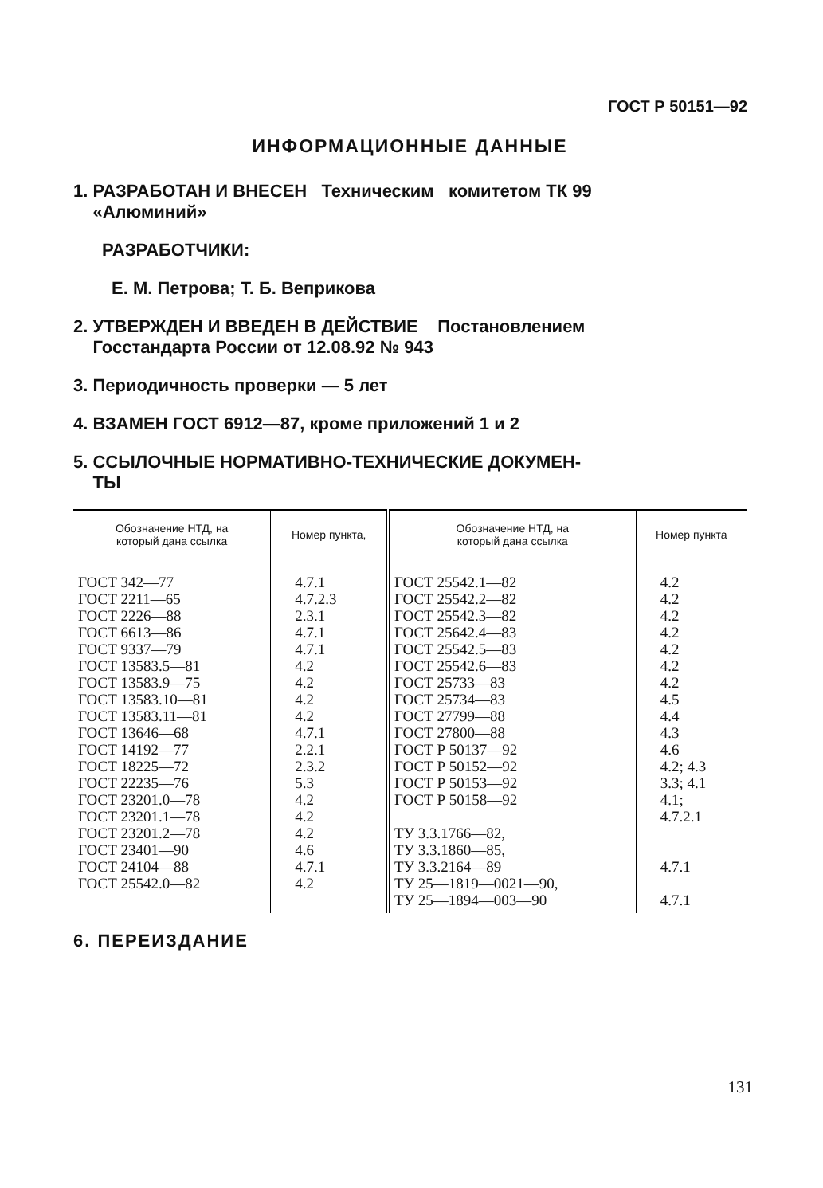ГОСТ Р 50151—92
ИНФОРМАЦИОННЫЕ ДАННЫЕ
1. РАЗРАБОТАН И ВНЕСЕН Техническим комитетом ТК 99
«Алюминий»
РАЗРАБОТЧИКИ:
Е. М. Петрова; Т. Б. Веприкова
2. УТВЕРЖДЕН И ВВЕДЕН В ДЕЙСТВИЕ Постановлением
Госстандарта России от 12.08.92 № 943
3. Периодичность проверки — 5 лет
4. ВЗАМЕН ГОСТ 6912—87, кроме приложений 1 и 2
5. ССЫЛОЧНЫЕ НОРМАТИВНО-ТЕХНИЧЕСКИЕ ДОКУМЕН-
ТЫ
| Обозначение НТД, на который дана ссылка | Номер пункта, | Обозначение НТД, на который дана ссылка | Номер пункта |
| --- | --- | --- | --- |
| ГОСТ 342—77 ГОСТ 2211—65 ГОСТ 2226—88 ГОСТ 6613—86 ГОСТ 9337—79 ГОСТ 13583.5—81 ГОСТ 13583.9—75 ГОСТ 13583.10—81 ГОСТ 13583.11—81 ГОСТ 13646—68 ГОСТ 14192—77 ГОСТ 18225—72 ГОСТ 22235—76 ГОСТ 23201.0—78 ГОСТ 23201.1—78 ГОСТ 23201.2—78 ГОСТ 23401—90 ГОСТ 24104—88 ГОСТ 25542.0—82 | 4.7.1 4.7.2.3 2.3.1 4.7.1 4.7.1 4.2 4.2 4.2 4.2 4.7.1 2.2.1 2.3.2 5.3 4.2 4.2 4.2 4.6 4.7.1 4.2 | ГОСТ 25542.1—82 ГОСТ 25542.2—82 ГОСТ 25542.3—82 ГОСТ 25642.4—83 ГОСТ 25542.5—83 ГОСТ 25542.6—83 ГОСТ 25733—83 ГОСТ 25734—83 ГОСТ 27799—88 ГОСТ 27800—88 ГОСТ Р 50137—92 ГОСТ Р 50152—92 ГОСТ Р 50153—92 ГОСТ Р 50158—92 ТУ 3.3.1766—82, ТУ 3.3.1860—85, ТУ 3.3.2164—89 ТУ 25—1819—0021—90, ТУ 25—1894—003—90 | 4.2 4.2 4.2 4.2 4.2 4.2 4.2 4.5 4.4 4.3 4.6 4.2; 4.3 3.3; 4.1 4.1; 4.7.2.1 4.7.1 4.7.1 |
6. ПЕРЕИЗДАНИЕ
131